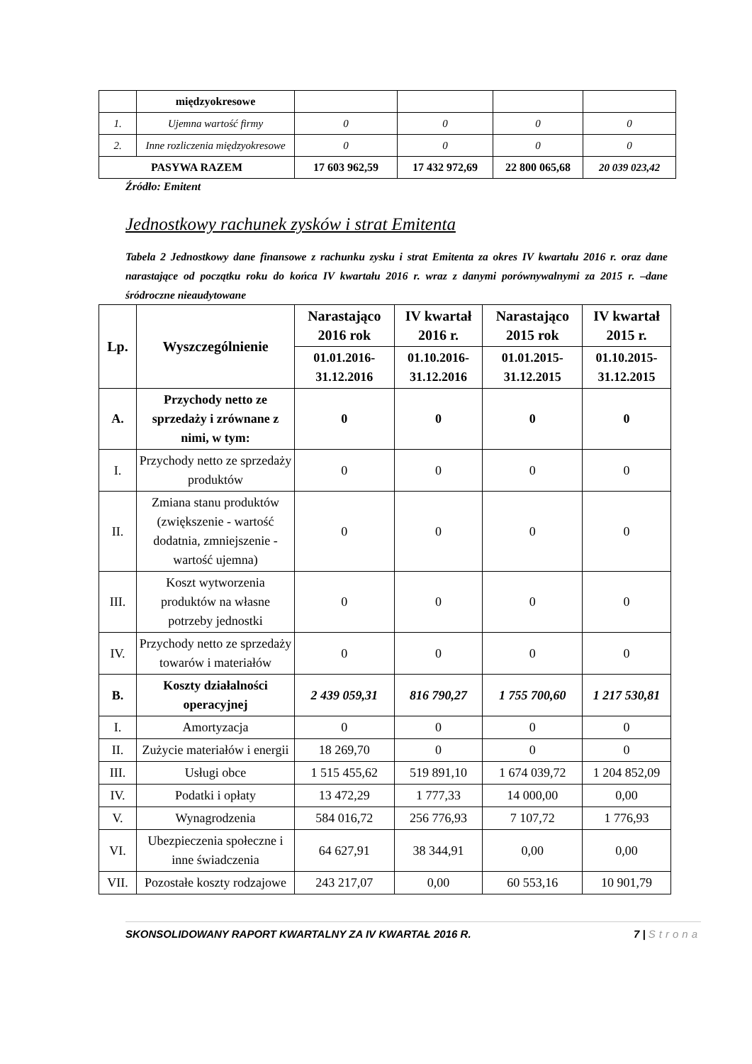| | międzyokresowe | | | | |
| 1. | Ujemna wartość firmy | 0 | 0 | 0 | 0 |
| 2. | Inne rozliczenia międzyokresowe | 0 | 0 | 0 | 0 |
| PASYWA RAZEM | | 17 603 962,59 | 17 432 972,69 | 22 800 065,68 | 20 039 023,42 |
Źródło: Emitent
Jednostkowy rachunek zysków i strat Emitenta
Tabela 2 Jednostkowy dane finansowe z rachunku zysku i strat Emitenta za okres IV kwartału 2016 r. oraz dane narastające od początku roku do końca IV kwartału 2016 r. wraz z danymi porównywalnymi za 2015 r. –dane śródroczne nieaudytowane
| Lp. | Wyszczególnienie | Narastająco 2016 rok | IV kwartał 2016 r. | Narastająco 2015 rok | IV kwartał 2015 r. |
| --- | --- | --- | --- | --- | --- |
| | | 01.01.2016-31.12.2016 | 01.10.2016-31.12.2016 | 01.01.2015-31.12.2015 | 01.10.2015-31.12.2015 |
| A. | Przychody netto ze sprzedaży i zrównane z nimi, w tym: | 0 | 0 | 0 | 0 |
| I. | Przychody netto ze sprzedaży produktów | 0 | 0 | 0 | 0 |
| II. | Zmiana stanu produktów (zwiększenie - wartość dodatnia, zmniejszenie - wartość ujemna) | 0 | 0 | 0 | 0 |
| III. | Koszt wytworzenia produktów na własne potrzeby jednostki | 0 | 0 | 0 | 0 |
| IV. | Przychody netto ze sprzedaży towarów i materiałów | 0 | 0 | 0 | 0 |
| B. | Koszty działalności operacyjnej | 2 439 059,31 | 816 790,27 | 1 755 700,60 | 1 217 530,81 |
| I. | Amortyzacja | 0 | 0 | 0 | 0 |
| II. | Zużycie materiałów i energii | 18 269,70 | 0 | 0 | 0 |
| III. | Usługi obce | 1 515 455,62 | 519 891,10 | 1 674 039,72 | 1 204 852,09 |
| IV. | Podatki i opłaty | 13 472,29 | 1 777,33 | 14 000,00 | 0,00 |
| V. | Wynagrodzenia | 584 016,72 | 256 776,93 | 7 107,72 | 1 776,93 |
| VI. | Ubezpieczenia społeczne i inne świadczenia | 64 627,91 | 38 344,91 | 0,00 | 0,00 |
| VII. | Pozostałe koszty rodzajowe | 243 217,07 | 0,00 | 60 553,16 | 10 901,79 |
SKONSOLIDOWANY RAPORT KWARTALNY ZA IV KWARTAŁ 2016 R. 7 | Strona